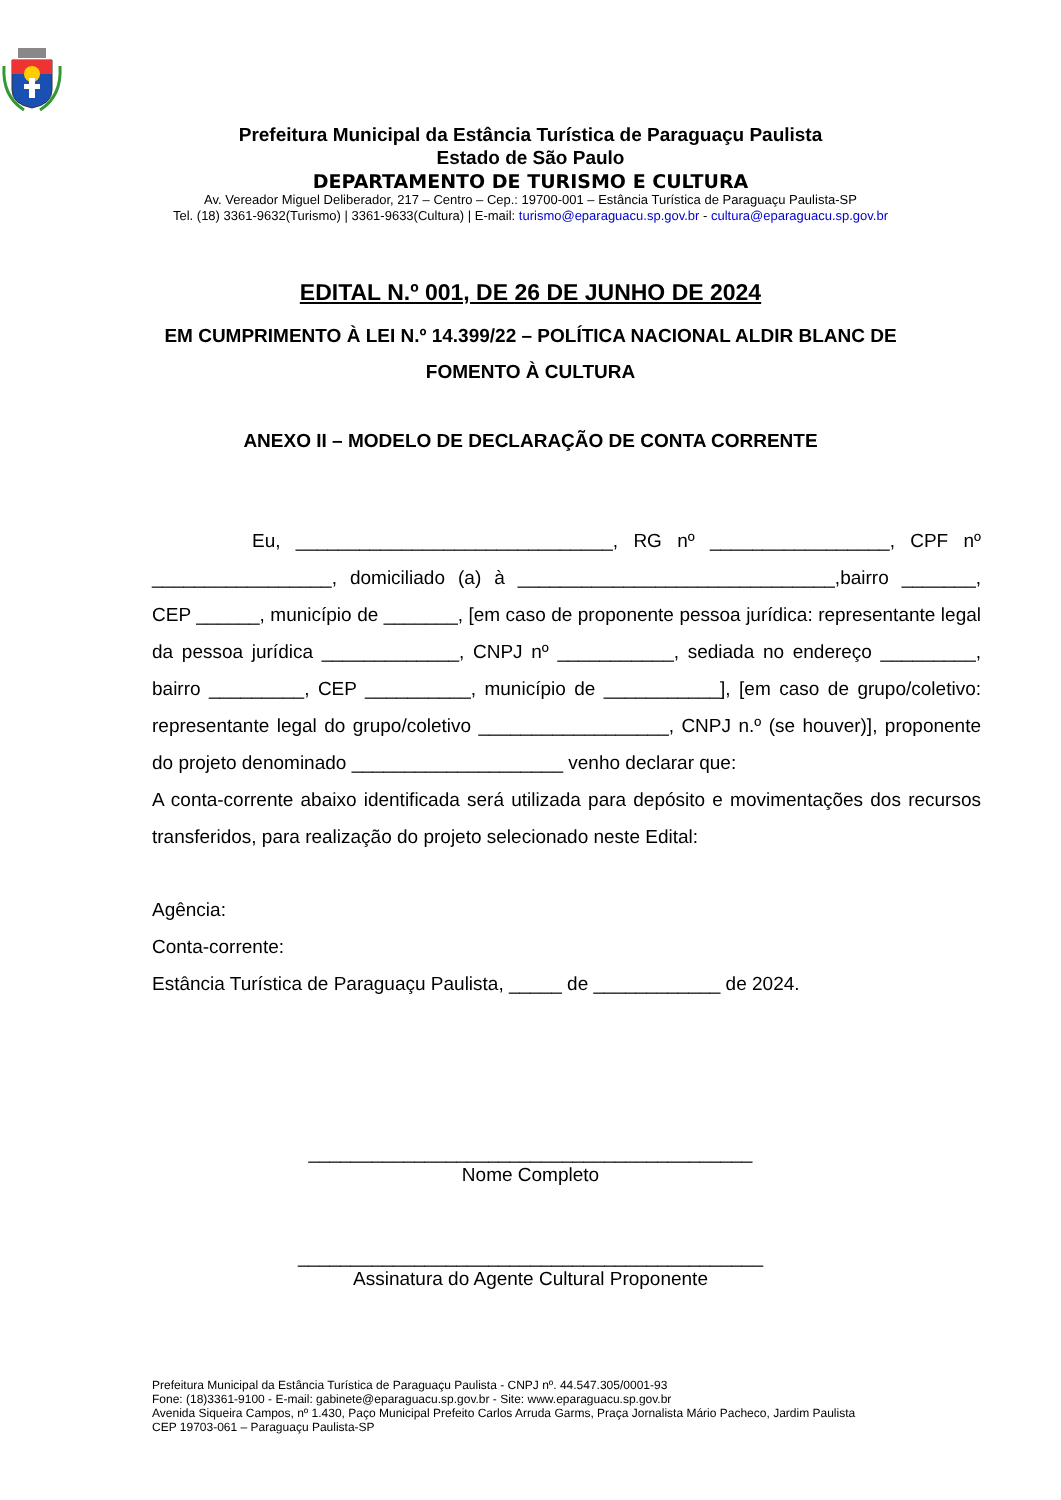Prefeitura Municipal da Estância Turística de Paraguaçu Paulista
Estado de São Paulo
DEPARTAMENTO DE TURISMO E CULTURA
Av. Vereador Miguel Deliberador, 217 – Centro – Cep.: 19700-001 – Estância Turística de Paraguaçu Paulista-SP
Tel. (18) 3361-9632(Turismo) | 3361-9633(Cultura) | E-mail: turismo@eparaguacu.sp.gov.br - cultura@eparaguacu.sp.gov.br
EDITAL N.º 001, DE 26 DE JUNHO DE 2024
EM CUMPRIMENTO À LEI N.º 14.399/22 – POLÍTICA NACIONAL ALDIR BLANC DE FOMENTO À CULTURA
ANEXO II – MODELO DE DECLARAÇÃO DE CONTA CORRENTE
Eu, ______________________________, RG nº _________________, CPF nº _________________, domiciliado (a) à ______________________________,bairro _______, CEP ______, município de _______, [em caso de proponente pessoa jurídica: representante legal da pessoa jurídica _____________, CNPJ nº ___________, sediada no endereço _________, bairro _________, CEP __________, município de ___________], [em caso de grupo/coletivo: representante legal do grupo/coletivo __________________, CNPJ n.º (se houver)], proponente do projeto denominado ____________________ venho declarar que:
A conta-corrente abaixo identificada será utilizada para depósito e movimentações dos recursos transferidos, para realização do projeto selecionado neste Edital:
Agência:
Conta-corrente:
Estância Turística de Paraguaçu Paulista, _____ de ____________ de 2024.
__________________________________________
Nome Completo
____________________________________________
Assinatura do Agente Cultural Proponente
Prefeitura Municipal da Estância Turística de Paraguaçu Paulista - CNPJ nº. 44.547.305/0001-93
Fone: (18)3361-9100 - E-mail: gabinete@eparaguacu.sp.gov.br - Site: www.eparaguacu.sp.gov.br
Avenida Siqueira Campos, nº 1.430, Paço Municipal Prefeito Carlos Arruda Garms, Praça Jornalista Mário Pacheco, Jardim Paulista
CEP 19703-061 – Paraguaçu Paulista-SP